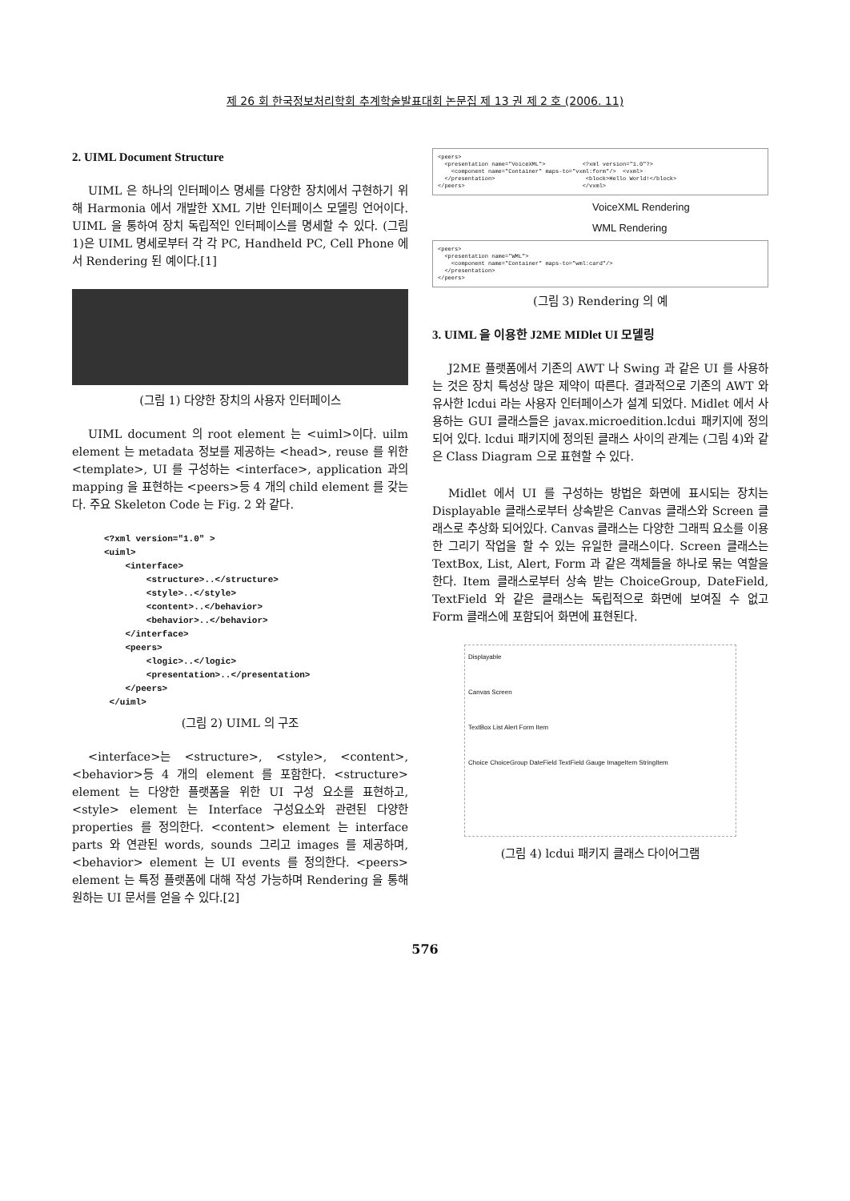제 26 회 한국정보처리학회 추계학술발표대회 논문집 제 13 권 제 2 호 (2006. 11)
2. UIML Document Structure
UIML 은 하나의 인터페이스 명세를 다양한 장치에서 구현하기 위해 Harmonia 에서 개발한 XML 기반 인터페이스 모델링 언어이다. UIML 을 통하여 장치 독립적인 인터페이스를 명세할 수 있다. (그림 1)은 UIML 명세로부터 각 각 PC, Handheld PC, Cell Phone 에서 Rendering 된 예이다.[1]
(그림 1) 다양한 장치의 사용자 인터페이스
UIML document 의 root element 는 <uiml>이다. uilm element 는 metadata 정보를 제공하는 <head>, reuse 를 위한 <template>, UI 를 구성하는 <interface>, application 과의 mapping 을 표현하는 <peers>등 4 개의 child element 를 갖는다. 주요 Skeleton Code 는 Fig. 2 와 같다.
<?xml version="1.0" >
<uiml>
    <interface>
        <structure>..</structure>
        <style>..</style>
        <content>..</behavior>
        <behavior>..</behavior>
    </interface>
    <peers>
        <logic>..</logic>
        <presentation>..</presentation>
    </peers>
 </uiml>
(그림 2) UIML 의 구조
<interface>는 <structure>, <style>, <content>, <behavior>등 4 개의 element 를 포함한다. <structure> element 는 다양한 플랫폼을 위한 UI 구성 요소를 표현하고, <style> element 는 Interface 구성요소와 관련된 다양한 properties 를 정의한다. <content> element 는 interface parts 와 연관된 words, sounds 그리고 images 를 제공하며, <behavior> element 는 UI events 를 정의한다. <peers> element 는 특정 플랫폼에 대해 작성 가능하며 Rendering 을 통해 원하는 UI 문서를 얻을 수 있다.[2]
<peers> <presentation name="VoiceXML"> <?xml version="1.0"?> <component name="Container" maps-to="vxml:form"/> <vxml> </presentation> <block>Hello World!</block> </peers> </vxml>
VoiceXML Rendering
WML Rendering
<peers> <presentation name="WML"> <component name="Container" maps-to="wml:card"/> </presentation> </peers>
(그림 3) Rendering 의 예
3. UIML 을 이용한 J2ME MIDlet UI 모델링
J2ME 플랫폼에서 기존의 AWT 나 Swing 과 같은 UI 를 사용하는 것은 장치 특성상 많은 제약이 따른다. 결과적으로 기존의 AWT 와 유사한 lcdui 라는 사용자 인터페이스가 설계 되었다. Midlet 에서 사용하는 GUI 클래스들은 javax.microedition.lcdui 패키지에 정의되어 있다. lcdui 패키지에 정의된 클래스 사이의 관계는 (그림 4)와 같은 Class Diagram 으로 표현할 수 있다.
Midlet 에서 UI 를 구성하는 방법은 화면에 표시되는 장치는 Displayable 클래스로부터 상속받은 Canvas 클래스와 Screen 클래스로 추상화 되어있다. Canvas 클래스는 다양한 그래픽 요소를 이용한 그리기 작업을 할 수 있는 유일한 클래스이다. Screen 클래스는 TextBox, List, Alert, Form 과 같은 객체들을 하나로 묶는 역할을 한다. Item 클래스로부터 상속 받는 ChoiceGroup, DateField, TextField 와 같은 클래스는 독립적으로 화면에 보여질 수 없고 Form 클래스에 포함되어 화면에 표현된다.
Displayable
Canvas Screen
TextBox List Alert Form Item
Choice ChoiceGroup DateField TextField Gauge ImageItem StringItem
(그림 4) lcdui 패키지 클래스 다이어그램
576